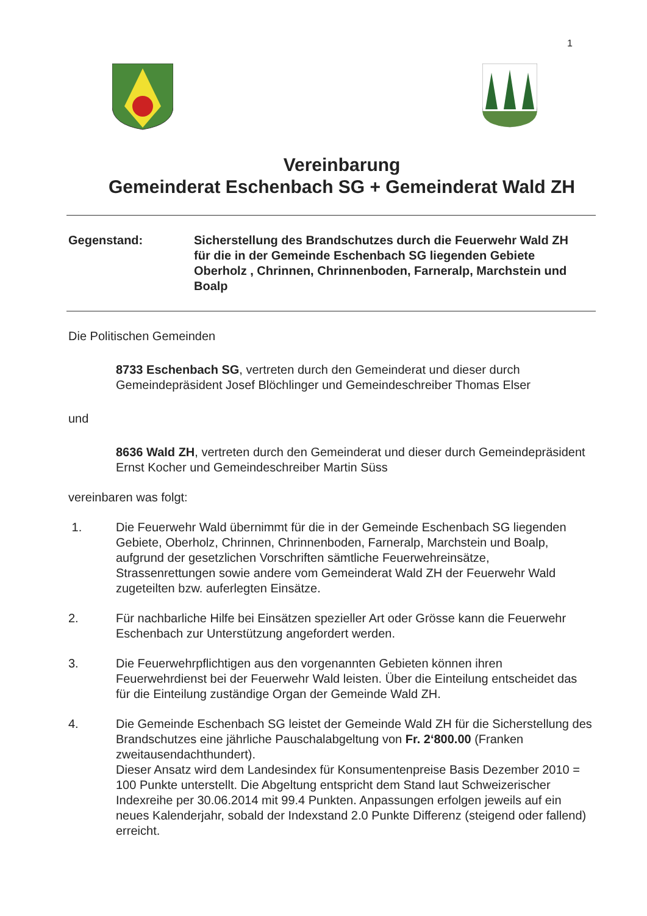1
Vereinbarung
Gemeinderat Eschenbach SG + Gemeinderat Wald ZH
Gegenstand: Sicherstellung des Brandschutzes durch die Feuerwehr Wald ZH für die in der Gemeinde Eschenbach SG liegenden Gebiete Oberholz , Chrinnen, Chrinnenboden, Farneralp, Marchstein und Boalp
Die Politischen Gemeinden
8733 Eschenbach SG, vertreten durch den Gemeinderat und dieser durch Gemeindepräsident Josef Blöchlinger und Gemeindeschreiber Thomas Elser
und
8636 Wald ZH, vertreten durch den Gemeinderat und dieser durch Gemeindepräsident Ernst Kocher und Gemeindeschreiber Martin Süss
vereinbaren was folgt:
1. Die Feuerwehr Wald übernimmt für die in der Gemeinde Eschenbach SG liegenden Gebiete, Oberholz, Chrinnen, Chrinnenboden, Farneralp, Marchstein und Boalp, aufgrund der gesetzlichen Vorschriften sämtliche Feuerwehreinsätze, Strassenrettungen sowie andere vom Gemeinderat Wald ZH der Feuerwehr Wald zugeteilten bzw. auferlegten Einsätze.
2. Für nachbarliche Hilfe bei Einsätzen spezieller Art oder Grösse kann die Feuerwehr Eschenbach zur Unterstützung angefordert werden.
3. Die Feuerwehrpflichtigen aus den vorgenannten Gebieten können ihren Feuerwehrdienst bei der Feuerwehr Wald leisten. Über die Einteilung entscheidet das für die Einteilung zuständige Organ der Gemeinde Wald ZH.
4. Die Gemeinde Eschenbach SG leistet der Gemeinde Wald ZH für die Sicherstellung des Brandschutzes eine jährliche Pauschalabgeltung von Fr. 2‘800.00 (Franken zweitausendachthundert).
Dieser Ansatz wird dem Landesindex für Konsumentenpreise Basis Dezember 2010 = 100 Punkte unterstellt. Die Abgeltung entspricht dem Stand laut Schweizerischer Indexreihe per 30.06.2014 mit 99.4 Punkten. Anpassungen erfolgen jeweils auf ein neues Kalenderjahr, sobald der Indexstand 2.0 Punkte Differenz (steigend oder fallend) erreicht.